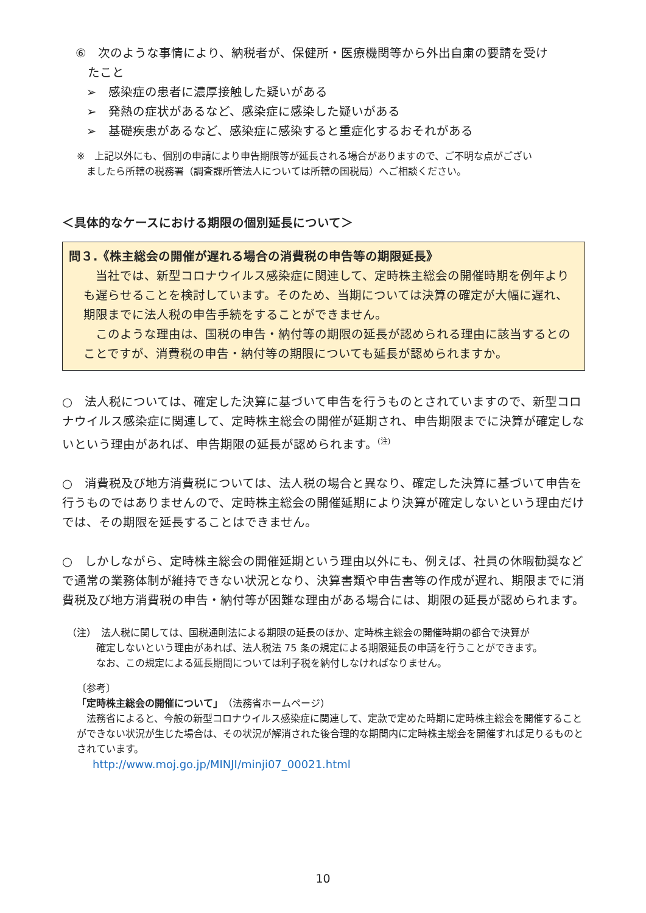⑥　次のような事情により、納税者が、保健所・医療機関等から外出自粛の要請を受け
　たこと
➢　感染症の患者に濃厚接触した疑いがある
➢　発熱の症状があるなど、感染症に感染した疑いがある
➢　基礎疾患があるなど、感染症に感染すると重症化するおそれがある
※　上記以外にも、個別の申請により申告期限等が延長される場合がありますので、ご不明な点がござい
　ましたら所轄の税務署（調査課所管法人については所轄の国税局）へご相談ください。
＜具体的なケースにおける期限の個別延長について＞
問３.《株主総会の開催が遅れる場合の消費税の申告等の期限延長》
　当社では、新型コロナウイルス感染症に関連して、定時株主総会の開催時期を例年よりも遅らせることを検討しています。そのため、当期については決算の確定が大幅に遅れ、期限までに法人税の申告手続をすることができません。
　このような理由は、国税の申告・納付等の期限の延長が認められる理由に該当するとのことですが、消費税の申告・納付等の期限についても延長が認められますか。
○　法人税については、確定した決算に基づいて申告を行うものとされていますので、新型コロナウイルス感染症に関連して、定時株主総会の開催が延期され、申告期限までに決算が確定しないという理由があれば、申告期限の延長が認められます。<sup>(注)</sup>
○　消費税及び地方消費税については、法人税の場合と異なり、確定した決算に基づいて申告を行うものではありませんので、定時株主総会の開催延期により決算が確定しないという理由だけでは、その期限を延長することはできません。
○　しかしながら、定時株主総会の開催延期という理由以外にも、例えば、社員の休暇勧奨などで通常の業務体制が維持できない状況となり、決算書類や申告書等の作成が遅れ、期限までに消費税及び地方消費税の申告・納付等が困難な理由がある場合には、期限の延長が認められます。
（注）　法人税に関しては、国税通則法による期限の延長のほか、定時株主総会の開催時期の都合で決算が
　　　確定しないという理由があれば、法人税法 75 条の規定による期限延長の申請を行うことができます。
　　　なお、この規定による延長期間については利子税を納付しなければなりません。
〔参考〕
「定時株主総会の開催について」（法務省ホームページ）
　法務省によると、今般の新型コロナウイルス感染症に関連して、定款で定めた時期に定時株主総会を開催することができない状況が生じた場合は、その状況が解消された後合理的な期間内に定時株主総会を開催すれば足りるものとされています。
http://www.moj.go.jp/MINJI/minji07_00021.html
10